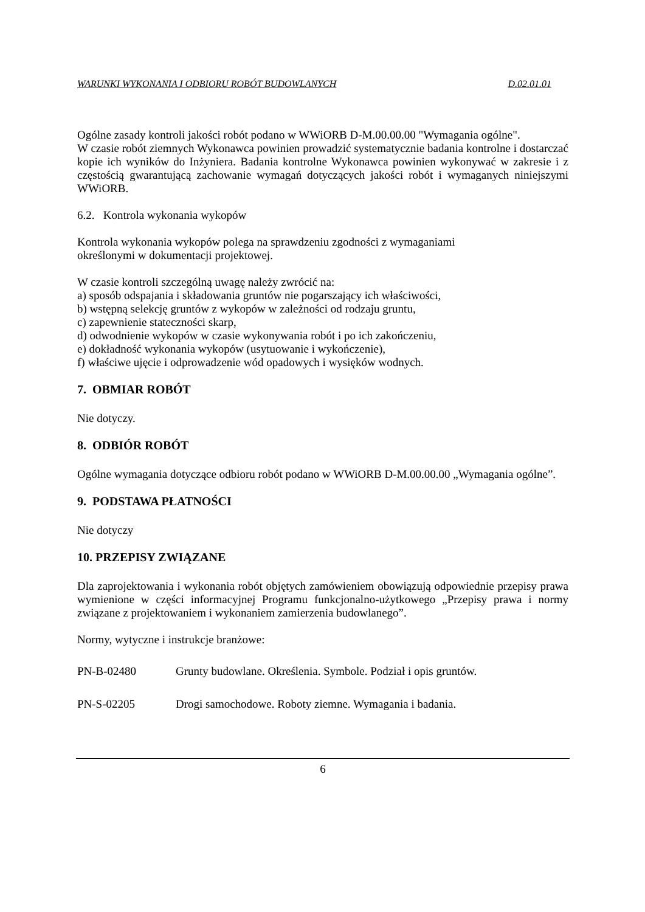WARUNKI WYKONANIA I ODBIORU ROBÓT BUDOWLANYCH D.02.01.01
Ogólne zasady kontroli jakości robót podano w WWiORB D-M.00.00.00 "Wymagania ogólne".
W czasie robót ziemnych Wykonawca powinien prowadzić systematycznie badania kontrolne i dostarczać kopie ich wyników do Inżyniera. Badania kontrolne Wykonawca powinien wykonywać w zakresie i z częstością gwarantującą zachowanie wymagań dotyczących jakości robót i wymaganych niniejszymi WWiORB.
6.2. Kontrola wykonania wykopów
Kontrola wykonania wykopów polega na sprawdzeniu zgodności z wymaganiami
określonymi w dokumentacji projektowej.
W czasie kontroli szczególną uwagę należy zwrócić na:
a) sposób odspajania i składowania gruntów nie pogarszający ich właściwości,
b) wstępną selekcję gruntów z wykopów w zależności od rodzaju gruntu,
c) zapewnienie stateczności skarp,
d) odwodnienie wykopów w czasie wykonywania robót i po ich zakończeniu,
e) dokładność wykonania wykopów (usytuowanie i wykończenie),
f) właściwe ujęcie i odprowadzenie wód opadowych i wysięków wodnych.
7. OBMIAR ROBÓT
Nie dotyczy.
8. ODBIÓR ROBÓT
Ogólne wymagania dotyczące odbioru robót podano w WWiORB D-M.00.00.00 „Wymagania ogólne”.
9. PODSTAWA PŁATNOŚCI
Nie dotyczy
10. PRZEPISY ZWIĄZANE
Dla zaprojektowania i wykonania robót objętych zamówieniem obowiązują odpowiednie przepisy prawa wymienione w części informacyjnej Programu funkcjonalno-użytkowego „Przepisy prawa i normy związane z projektowaniem i wykonaniem zamierzenia budowlanego”.
Normy, wytyczne i instrukcje branżowe:
PN-B-02480 Grunty budowlane. Określenia. Symbole. Podział i opis gruntów.
PN-S-02205 Drogi samochodowe. Roboty ziemne. Wymagania i badania.
6